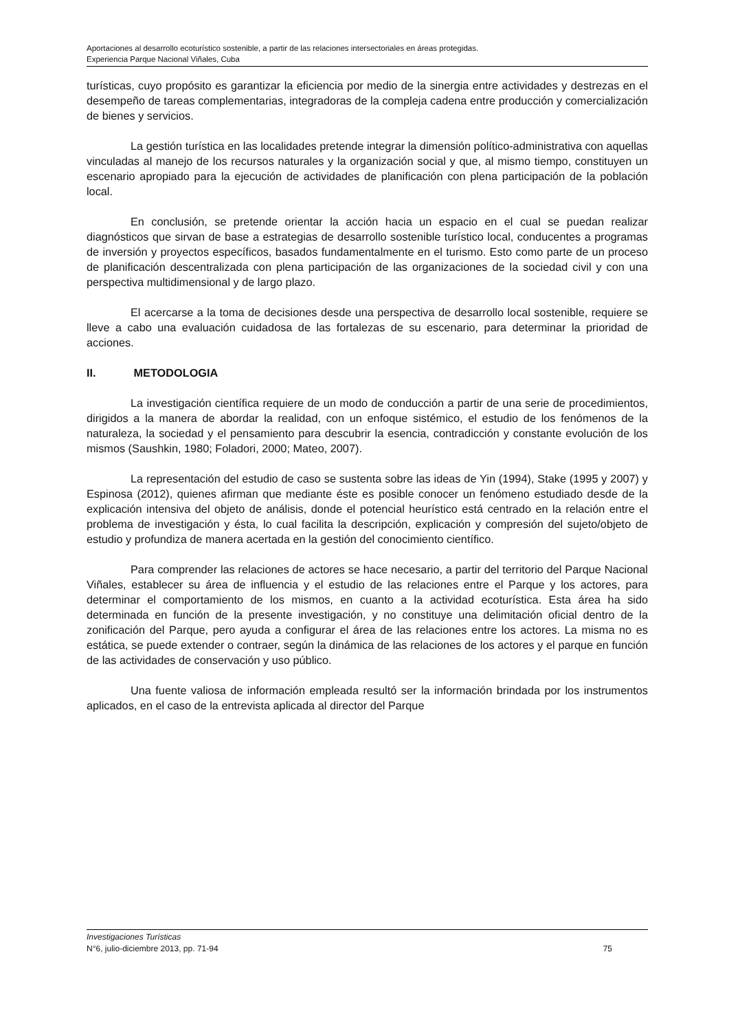Aportaciones al desarrollo ecoturístico sostenible, a partir de las relaciones intersectoriales en áreas protegidas.
Experiencia Parque Nacional Viñales, Cuba
turísticas, cuyo propósito es garantizar la eficiencia por medio de la sinergia entre actividades y destrezas en el desempeño de tareas complementarias, integradoras de la compleja cadena entre producción y comercialización de bienes y servicios.
La gestión turística en las localidades pretende integrar la dimensión político-administrativa con aquellas vinculadas al manejo de los recursos naturales y la organización social y que, al mismo tiempo, constituyen un escenario apropiado para la ejecución de actividades de planificación con plena participación de la población local.
En conclusión, se pretende orientar la acción hacia un espacio en el cual se puedan realizar diagnósticos que sirvan de base a estrategias de desarrollo sostenible turístico local, conducentes a programas de inversión y proyectos específicos, basados fundamentalmente en el turismo. Esto como parte de un proceso de planificación descentralizada con plena participación de las organizaciones de la sociedad civil y con una perspectiva multidimensional y de largo plazo.
El acercarse a la toma de decisiones desde una perspectiva de desarrollo local sostenible, requiere se lleve a cabo una evaluación cuidadosa de las fortalezas de su escenario, para determinar la prioridad de acciones.
II. METODOLOGIA
La investigación científica requiere de un modo de conducción a partir de una serie de procedimientos, dirigidos a la manera de abordar la realidad, con un enfoque sistémico, el estudio de los fenómenos de la naturaleza, la sociedad y el pensamiento para descubrir la esencia, contradicción y constante evolución de los mismos (Saushkin, 1980; Foladori, 2000; Mateo, 2007).
La representación del estudio de caso se sustenta sobre las ideas de Yin (1994), Stake (1995 y 2007) y Espinosa (2012), quienes afirman que mediante éste es posible conocer un fenómeno estudiado desde de la explicación intensiva del objeto de análisis, donde el potencial heurístico está centrado en la relación entre el problema de investigación y ésta, lo cual facilita la descripción, explicación y compresión del sujeto/objeto de estudio y profundiza de manera acertada en la gestión del conocimiento científico.
Para comprender las relaciones de actores se hace necesario, a partir del territorio del Parque Nacional Viñales, establecer su área de influencia y el estudio de las relaciones entre el Parque y los actores, para determinar el comportamiento de los mismos, en cuanto a la actividad ecoturística. Esta área ha sido determinada en función de la presente investigación, y no constituye una delimitación oficial dentro de la zonificación del Parque, pero ayuda a configurar el área de las relaciones entre los actores. La misma no es estática, se puede extender o contraer, según la dinámica de las relaciones de los actores y el parque en función de las actividades de conservación y uso público.
Una fuente valiosa de información empleada resultó ser la información brindada por los instrumentos aplicados, en el caso de la entrevista aplicada al director del Parque
Investigaciones Turísticas
N°6, julio-diciembre 2013, pp. 71-94 75